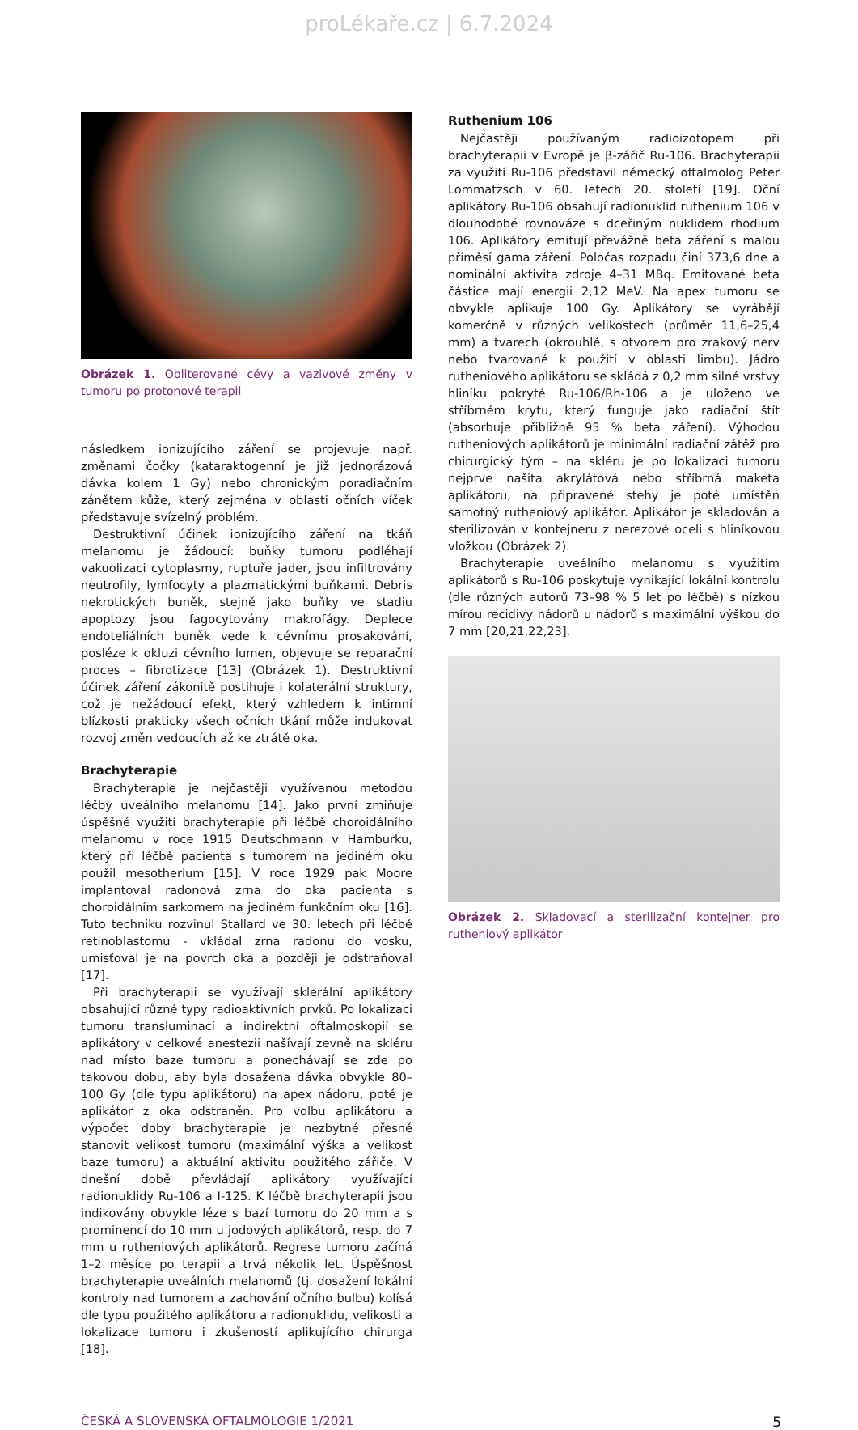proLékaře.cz | 6.7.2024
Obrázek 1. Obliterované cévy a vazivové změny v tumoru po protonové terapii
následkem ionizujícího záření se projevuje např. změnami čočky (kataraktogenní je již jednorázová dávka kolem 1 Gy) nebo chronickým poradiačním zánětem kůže, který zejména v oblasti očních víček představuje svízelný problém.
Destruktivní účinek ionizujícího záření na tkáň melanomu je žádoucí: buňky tumoru podléhají vakuolizaci cytoplasmy, ruptuře jader, jsou infiltrovány neutrofily, lymfocyty a plazmatickými buňkami. Debris nekrotických buněk, stejně jako buňky ve stadiu apoptozy jsou fagocytovány makrofágy. Deplece endoteliálních buněk vede k cévnímu prosakování, posléze k okluzi cévního lumen, objevuje se reparační proces – fibrotizace [13] (Obrázek 1). Destruktivní účinek záření zákonitě postihuje i kolaterální struktury, což je nežádoucí efekt, který vzhledem k intimní blízkosti prakticky všech očních tkání může indukovat rozvoj změn vedoucích až ke ztrátě oka.
Brachyterapie
Brachyterapie je nejčastěji využívanou metodou léčby uveálního melanomu [14]. Jako první zmiňuje úspěšné využití brachyterapie při léčbě choroidálního melanomu v roce 1915 Deutschmann v Hamburku, který při léčbě pacienta s tumorem na jediném oku použil mesotherium [15]. V roce 1929 pak Moore implantoval radonová zrna do oka pacienta s choroidálním sarkomem na jediném funkčním oku [16]. Tuto techniku rozvinul Stallard ve 30. letech při léčbě retinoblastomu - vkládal zrna radonu do vosku, umisťoval je na povrch oka a později je odstraňoval [17].
Při brachyterapii se využívají sklerální aplikátory obsahující různé typy radioaktivních prvků. Po lokalizaci tumoru transluminací a indirektní oftalmoskopií se aplikátory v celkové anestezii našívají zevně na skléru nad místo baze tumoru a ponechávají se zde po takovou dobu, aby byla dosažena dávka obvykle 80–100 Gy (dle typu aplikátoru) na apex nádoru, poté je aplikátor z oka odstraněn. Pro volbu aplikátoru a výpočet doby brachyterapie je nezbytné přesně stanovit velikost tumoru (maximální výška a velikost baze tumoru) a aktuální aktivitu použitého zářiče. V dnešní době převládají aplikátory využívající radionuklidy Ru-106 a I-125. K léčbě brachyterapií jsou indikovány obvykle léze s bazí tumoru do 20 mm a s prominencí do 10 mm u jodových aplikátorů, resp. do 7 mm u rutheniových aplikátorů. Regrese tumoru začíná 1–2 měsíce po terapii a trvá několik let. Úspěšnost brachyterapie uveálních melanomů (tj. dosažení lokální kontroly nad tumorem a zachování očního bulbu) kolísá dle typu použitého aplikátoru a radionuklidu, velikosti a lokalizace tumoru i zkušeností aplikujícího chirurga [18].
Ruthenium 106
Nejčastěji používaným radioizotopem při brachyterapii v Evropě je β-zářič Ru-106. Brachyterapii za využití Ru-106 představil německý oftalmolog Peter Lommatzsch v 60. letech 20. století [19]. Oční aplikátory Ru-106 obsahují radionuklid ruthenium 106 v dlouhodobé rovnováze s dceřiným nuklidem rhodium 106. Aplikátory emitují převážně beta záření s malou příměsí gama záření. Poločas rozpadu činí 373,6 dne a nominální aktivita zdroje 4–31 MBq. Emitované beta částice mají energii 2,12 MeV. Na apex tumoru se obvykle aplikuje 100 Gy. Aplikátory se vyrábějí komerčně v různých velikostech (průměr 11,6–25,4 mm) a tvarech (okrouhlé, s otvorem pro zrakový nerv nebo tvarované k použití v oblasti limbu). Jádro rutheniového aplikátoru se skládá z 0,2 mm silné vrstvy hliníku pokryté Ru-106/Rh-106 a je uloženo ve stříbrném krytu, který funguje jako radiační štít (absorbuje přibližně 95 % beta záření). Výhodou rutheniových aplikátorů je minimální radiační zátěž pro chirurgický tým – na skléru je po lokalizaci tumoru nejprve našita akrylátová nebo stříbrná maketa aplikátoru, na připravené stehy je poté umístěn samotný rutheniový aplikátor. Aplikátor je skladován a sterilizován v kontejneru z nerezové oceli s hliníkovou vložkou (Obrázek 2).
Brachyterapie uveálního melanomu s využitím aplikátorů s Ru-106 poskytuje vynikající lokální kontrolu (dle různých autorů 73–98 % 5 let po léčbě) s nízkou mírou recidivy nádorů u nádorů s maximální výškou do 7 mm [20,21,22,23].
Obrázek 2. Skladovací a sterilizační kontejner pro rutheniový aplikátor
ČESKÁ A SLOVENSKÁ OFTALMOLOGIE 1/2021 5